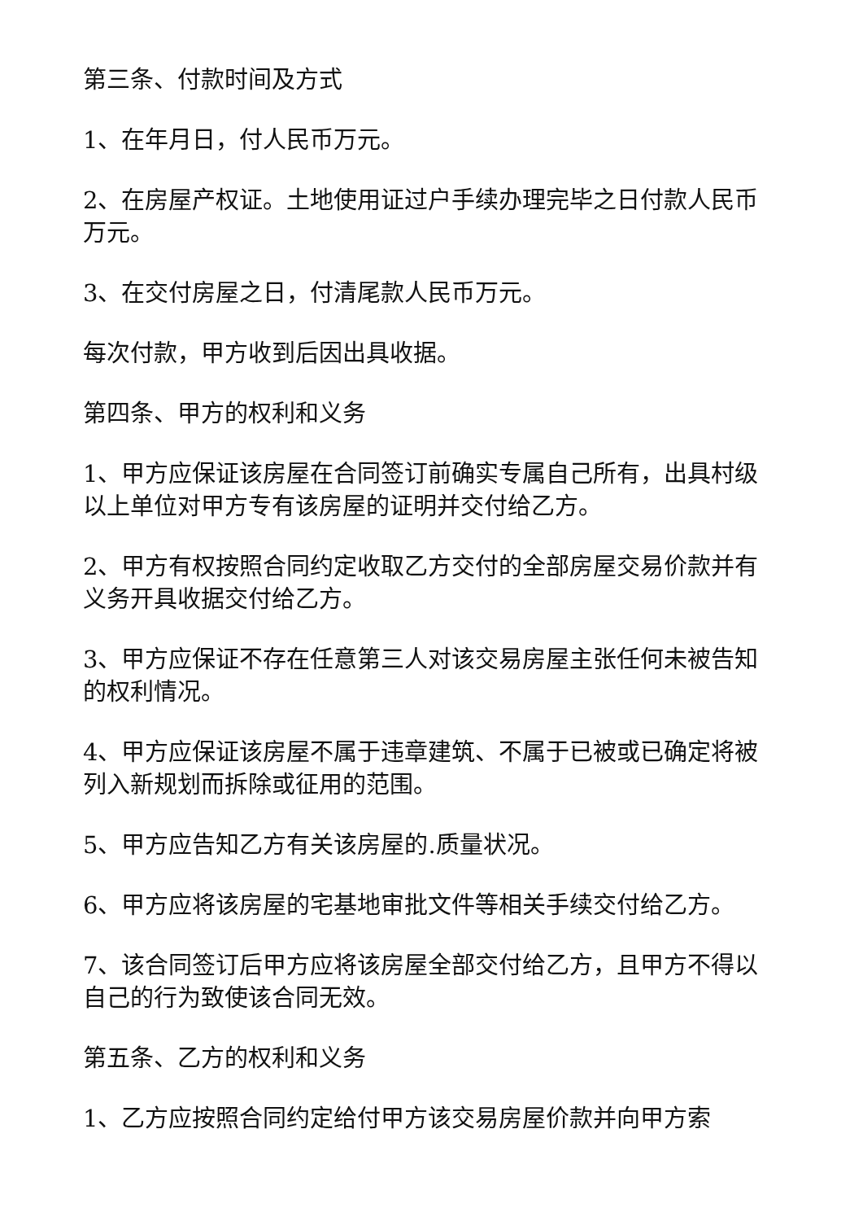第三条、付款时间及方式
1、在年月日，付人民币万元。
2、在房屋产权证。土地使用证过户手续办理完毕之日付款人民币万元。
3、在交付房屋之日，付清尾款人民币万元。
每次付款，甲方收到后因出具收据。
第四条、甲方的权利和义务
1、甲方应保证该房屋在合同签订前确实专属自己所有，出具村级以上单位对甲方专有该房屋的证明并交付给乙方。
2、甲方有权按照合同约定收取乙方交付的全部房屋交易价款并有义务开具收据交付给乙方。
3、甲方应保证不存在任意第三人对该交易房屋主张任何未被告知的权利情况。
4、甲方应保证该房屋不属于违章建筑、不属于已被或已确定将被列入新规划而拆除或征用的范围。
5、甲方应告知乙方有关该房屋的.质量状况。
6、甲方应将该房屋的宅基地审批文件等相关手续交付给乙方。
7、该合同签订后甲方应将该房屋全部交付给乙方，且甲方不得以自己的行为致使该合同无效。
第五条、乙方的权利和义务
1、乙方应按照合同约定给付甲方该交易房屋价款并向甲方索